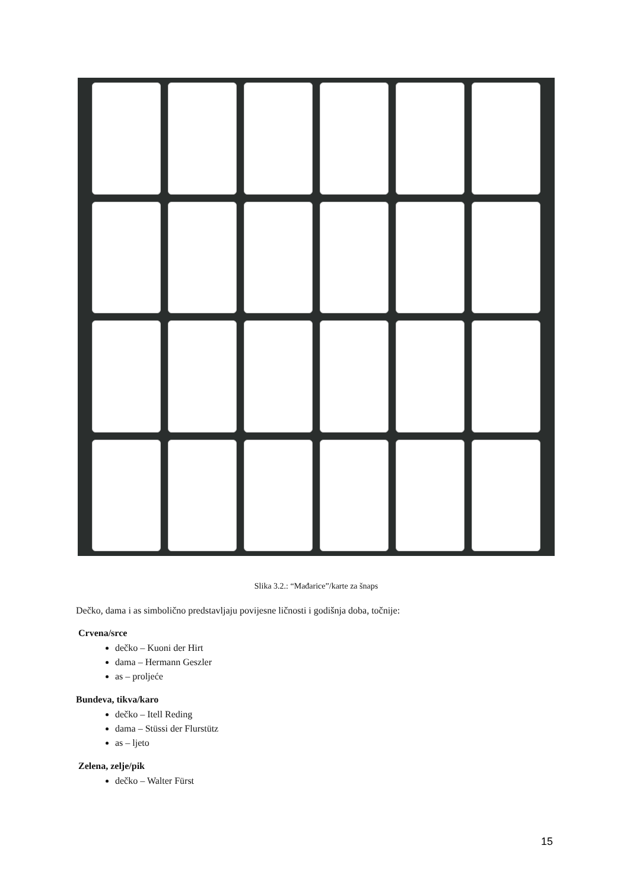Slika 3.2.: “Mađarice”/karte za šnaps
Dečko, dama i as simbolično predstavljaju povijesne ličnosti i godišnja doba, točnije:
Crvena/srce
dečko – Kuoni der Hirt
dama – Hermann Geszler
as – proljeće
Bundeva, tikva/karo
dečko – Itell Reding
dama – Stüssi der Flurstütz
as – ljeto
Zelena, zelje/pik
dečko – Walter Fürst
15